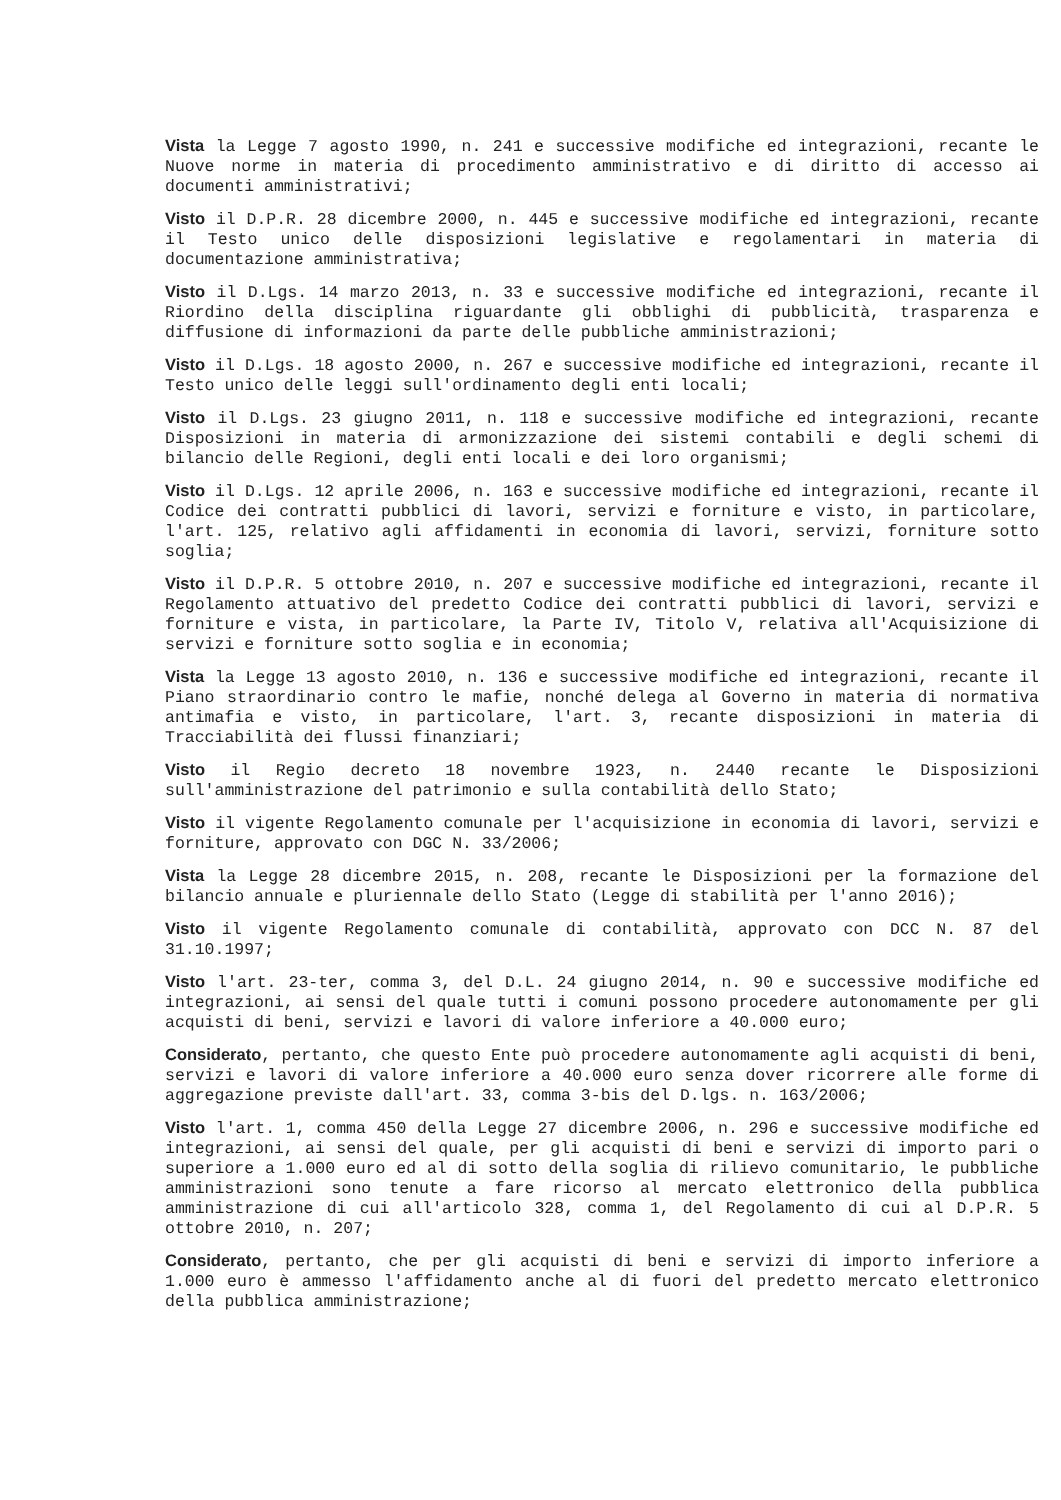Vista la Legge 7 agosto 1990, n. 241 e successive modifiche ed integrazioni, recante le Nuove norme in materia di procedimento amministrativo e di diritto di accesso ai documenti amministrativi;
Visto il D.P.R. 28 dicembre 2000, n. 445 e successive modifiche ed integrazioni, recante il Testo unico delle disposizioni legislative e regolamentari in materia di documentazione amministrativa;
Visto il D.Lgs. 14 marzo 2013, n. 33 e successive modifiche ed integrazioni, recante il Riordino della disciplina riguardante gli obblighi di pubblicità, trasparenza e diffusione di informazioni da parte delle pubbliche amministrazioni;
Visto il D.Lgs. 18 agosto 2000, n. 267 e successive modifiche ed integrazioni, recante il Testo unico delle leggi sull'ordinamento degli enti locali;
Visto il D.Lgs. 23 giugno 2011, n. 118 e successive modifiche ed integrazioni, recante Disposizioni in materia di armonizzazione dei sistemi contabili e degli schemi di bilancio delle Regioni, degli enti locali e dei loro organismi;
Visto il D.Lgs. 12 aprile 2006, n. 163 e successive modifiche ed integrazioni, recante il Codice dei contratti pubblici di lavori, servizi e forniture e visto, in particolare, l'art. 125, relativo agli affidamenti in economia di lavori, servizi, forniture sotto soglia;
Visto il D.P.R. 5 ottobre 2010, n. 207 e successive modifiche ed integrazioni, recante il Regolamento attuativo del predetto Codice dei contratti pubblici di lavori, servizi e forniture e vista, in particolare, la Parte IV, Titolo V, relativa all'Acquisizione di servizi e forniture sotto soglia e in economia;
Vista la Legge 13 agosto 2010, n. 136 e successive modifiche ed integrazioni, recante il Piano straordinario contro le mafie, nonché delega al Governo in materia di normativa antimafia e visto, in particolare, l'art. 3, recante disposizioni in materia di Tracciabilità dei flussi finanziari;
Visto il Regio decreto 18 novembre 1923, n. 2440 recante le Disposizioni sull'amministrazione del patrimonio e sulla contabilità dello Stato;
Visto il vigente Regolamento comunale per l'acquisizione in economia di lavori, servizi e forniture, approvato con DGC N. 33/2006;
Vista la Legge 28 dicembre 2015, n. 208, recante le Disposizioni per la formazione del bilancio annuale e pluriennale dello Stato (Legge di stabilità per l'anno 2016);
Visto il vigente Regolamento comunale di contabilità, approvato con DCC N. 87 del 31.10.1997;
Visto l'art. 23-ter, comma 3, del D.L. 24 giugno 2014, n. 90 e successive modifiche ed integrazioni, ai sensi del quale tutti i comuni possono procedere autonomamente per gli acquisti di beni, servizi e lavori di valore inferiore a 40.000 euro;
Considerato, pertanto, che questo Ente può procedere autonomamente agli acquisti di beni, servizi e lavori di valore inferiore a 40.000 euro senza dover ricorrere alle forme di aggregazione previste dall'art. 33, comma 3-bis del D.lgs. n. 163/2006;
Visto l'art. 1, comma 450 della Legge 27 dicembre 2006, n. 296 e successive modifiche ed integrazioni, ai sensi del quale, per gli acquisti di beni e servizi di importo pari o superiore a 1.000 euro ed al di sotto della soglia di rilievo comunitario, le pubbliche amministrazioni sono tenute a fare ricorso al mercato elettronico della pubblica amministrazione di cui all'articolo 328, comma 1, del Regolamento di cui al D.P.R. 5 ottobre 2010, n. 207;
Considerato, pertanto, che per gli acquisti di beni e servizi di importo inferiore a 1.000 euro è ammesso l'affidamento anche al di fuori del predetto mercato elettronico della pubblica amministrazione;